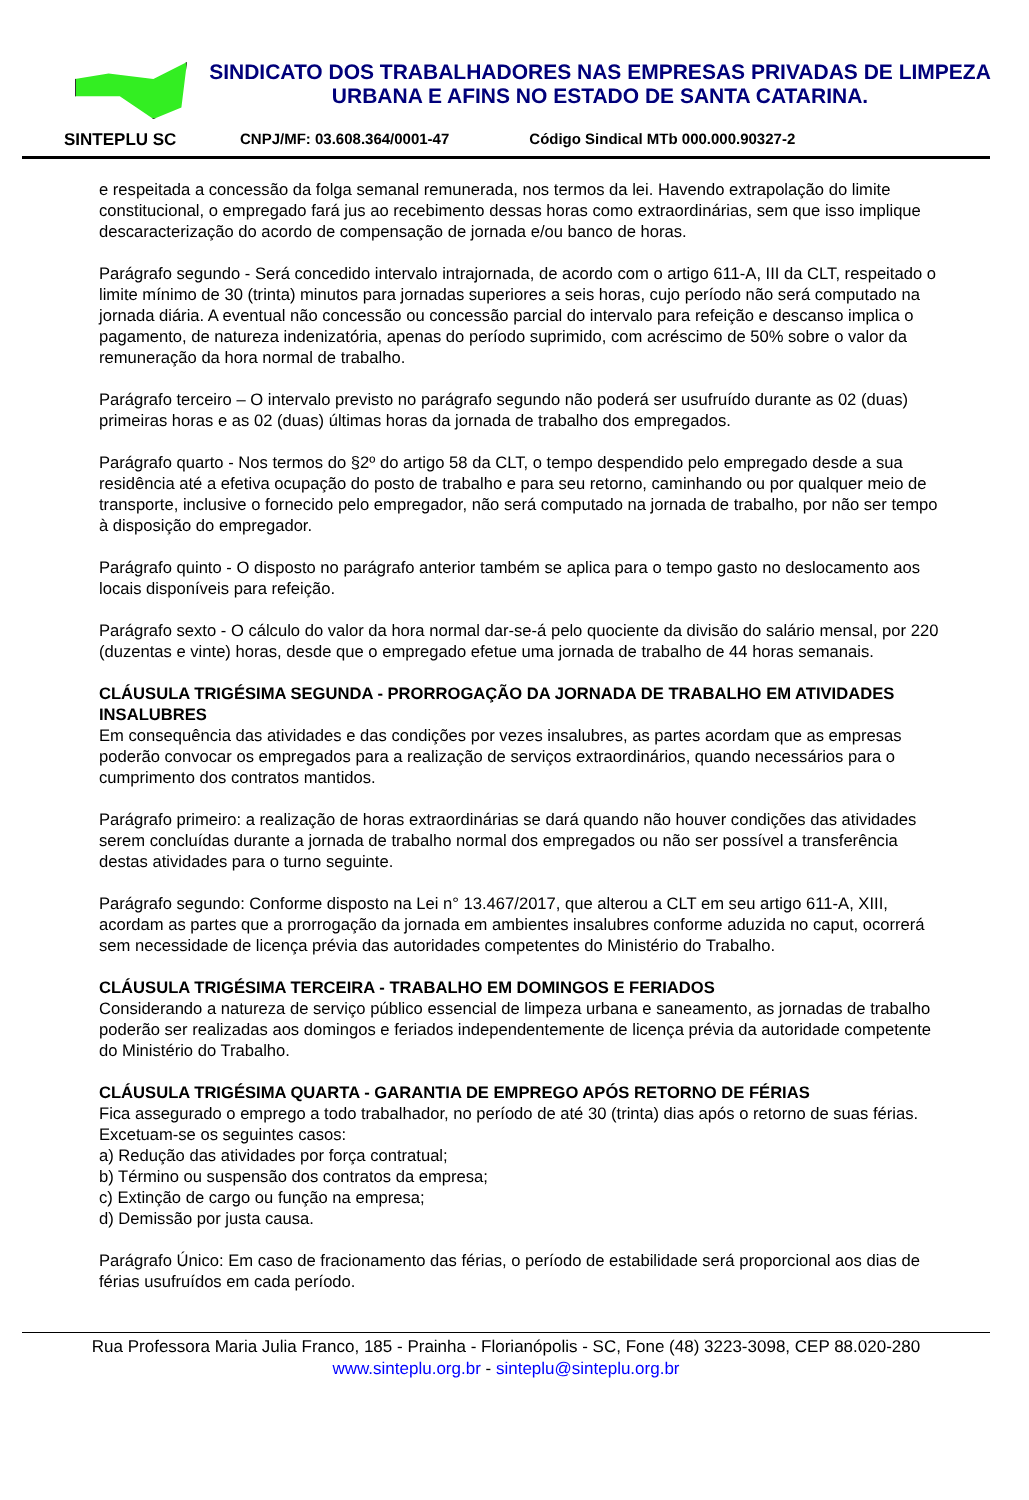SINTEPLU SC
SINDICATO DOS TRABALHADORES NAS EMPRESAS PRIVADAS DE LIMPEZA URBANA E AFINS NO ESTADO DE SANTA CATARINA.
CNPJ/MF: 03.608.364/0001-47 Código Sindical MTb 000.000.90327-2
e respeitada a concessão da folga semanal remunerada, nos termos da lei. Havendo extrapolação do limite constitucional, o empregado fará jus ao recebimento dessas horas como extraordinárias, sem que isso implique descaracterização do acordo de compensação de jornada e/ou banco de horas.
Parágrafo segundo - Será concedido intervalo intrajornada, de acordo com o artigo 611-A, III da CLT, respeitado o limite mínimo de 30 (trinta) minutos para jornadas superiores a seis horas, cujo período não será computado na jornada diária. A eventual não concessão ou concessão parcial do intervalo para refeição e descanso implica o pagamento, de natureza indenizatória, apenas do período suprimido, com acréscimo de 50% sobre o valor da remuneração da hora normal de trabalho.
Parágrafo terceiro – O intervalo previsto no parágrafo segundo não poderá ser usufruído durante as 02 (duas) primeiras horas e as 02 (duas) últimas horas da jornada de trabalho dos empregados.
Parágrafo quarto - Nos termos do §2º do artigo 58 da CLT, o tempo despendido pelo empregado desde a sua residência até a efetiva ocupação do posto de trabalho e para seu retorno, caminhando ou por qualquer meio de transporte, inclusive o fornecido pelo empregador, não será computado na jornada de trabalho, por não ser tempo à disposição do empregador.
Parágrafo quinto - O disposto no parágrafo anterior também se aplica para o tempo gasto no deslocamento aos locais disponíveis para refeição.
Parágrafo sexto - O cálculo do valor da hora normal dar-se-á pelo quociente da divisão do salário mensal, por 220 (duzentas e vinte) horas, desde que o empregado efetue uma jornada de trabalho de 44 horas semanais.
CLÁUSULA TRIGÉSIMA SEGUNDA - PRORROGAÇÃO DA JORNADA DE TRABALHO EM ATIVIDADES INSALUBRES
Em consequência das atividades e das condições por vezes insalubres, as partes acordam que as empresas poderão convocar os empregados para a realização de serviços extraordinários, quando necessários para o cumprimento dos contratos mantidos.
Parágrafo primeiro: a realização de horas extraordinárias se dará quando não houver condições das atividades serem concluídas durante a jornada de trabalho normal dos empregados ou não ser possível a transferência destas atividades para o turno seguinte.
Parágrafo segundo: Conforme disposto na Lei n° 13.467/2017, que alterou a CLT em seu artigo 611-A, XIII, acordam as partes que a prorrogação da jornada em ambientes insalubres conforme aduzida no caput, ocorrerá sem necessidade de licença prévia das autoridades competentes do Ministério do Trabalho.
CLÁUSULA TRIGÉSIMA TERCEIRA - TRABALHO EM DOMINGOS E FERIADOS
Considerando a natureza de serviço público essencial de limpeza urbana e saneamento, as jornadas de trabalho poderão ser realizadas aos domingos e feriados independentemente de licença prévia da autoridade competente do Ministério do Trabalho.
CLÁUSULA TRIGÉSIMA QUARTA - GARANTIA DE EMPREGO APÓS RETORNO DE FÉRIAS
Fica assegurado o emprego a todo trabalhador, no período de até 30 (trinta) dias após o retorno de suas férias.
Excetuam-se os seguintes casos:
a) Redução das atividades por força contratual;
b) Término ou suspensão dos contratos da empresa;
c) Extinção de cargo ou função na empresa;
d) Demissão por justa causa.
Parágrafo Único: Em caso de fracionamento das férias, o período de estabilidade será proporcional aos dias de férias usufruídos em cada período.
Rua Professora Maria Julia Franco, 185 - Prainha - Florianópolis - SC, Fone (48) 3223-3098, CEP 88.020-280
www.sinteplu.org.br - sinteplu@sinteplu.org.br